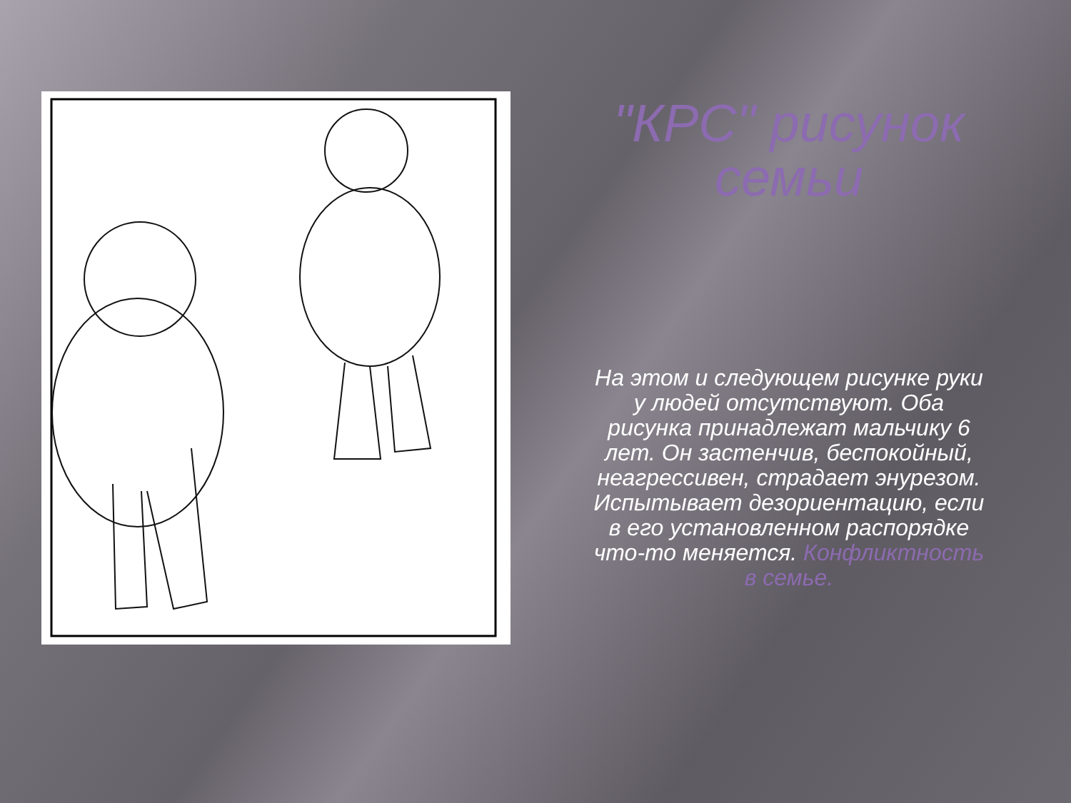"КРС" рисунок семьи
На этом и следующем рисунке руки у людей отсутствуют. Оба рисунка принадлежат мальчику 6 лет. Он застенчив, беспокойный, неагрессивен, страдает энурезом. Испытывает дезориентацию, если в его установленном распорядке что-то меняется. Конфликтность в семье.